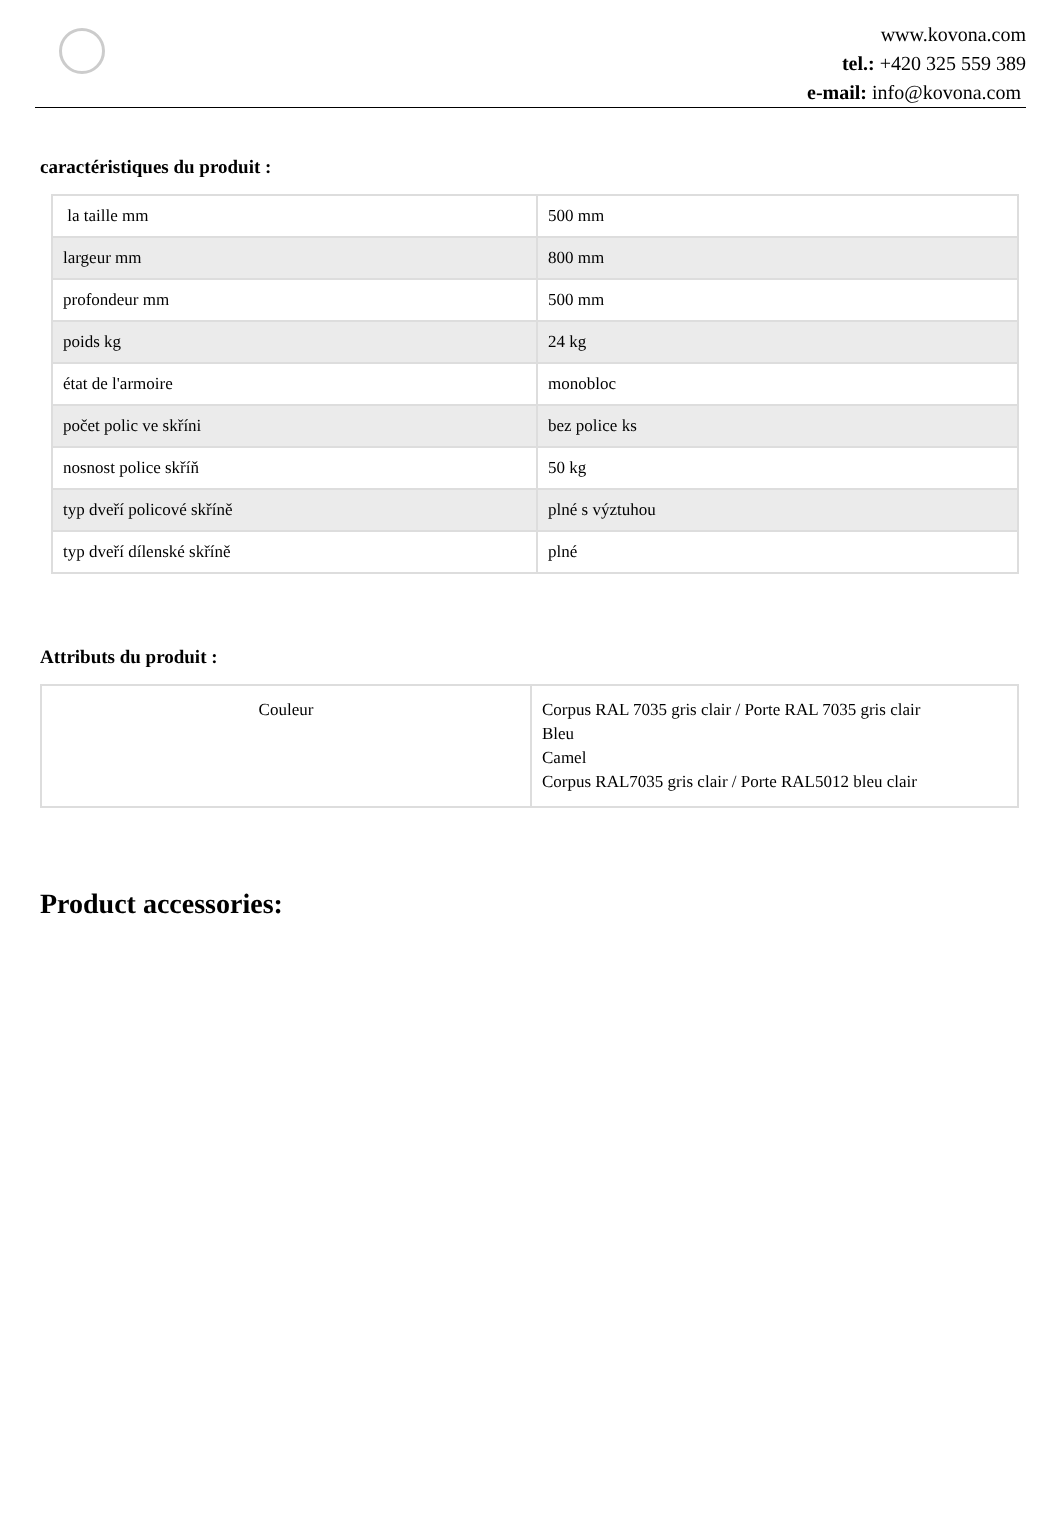www.kovona.com
tel.: +420 325 559 389
e-mail: info@kovona.com
caractéristiques du produit :
| la taille mm | 500 mm |
| largeur mm | 800 mm |
| profondeur mm | 500 mm |
| poids kg | 24 kg |
| état de l'armoire | monobloc |
| počet polic ve skříni | bez police ks |
| nosnost police skříň | 50 kg |
| typ dveří policové skříně | plné s výztuhou |
| typ dveří dílenské skříně | plné |
Attributs du produit :
| Couleur | Corpus RAL 7035 gris clair / Porte RAL 7035 gris clair Bleu Camel Corpus RAL7035 gris clair / Porte RAL5012 bleu clair |
Product accessories: